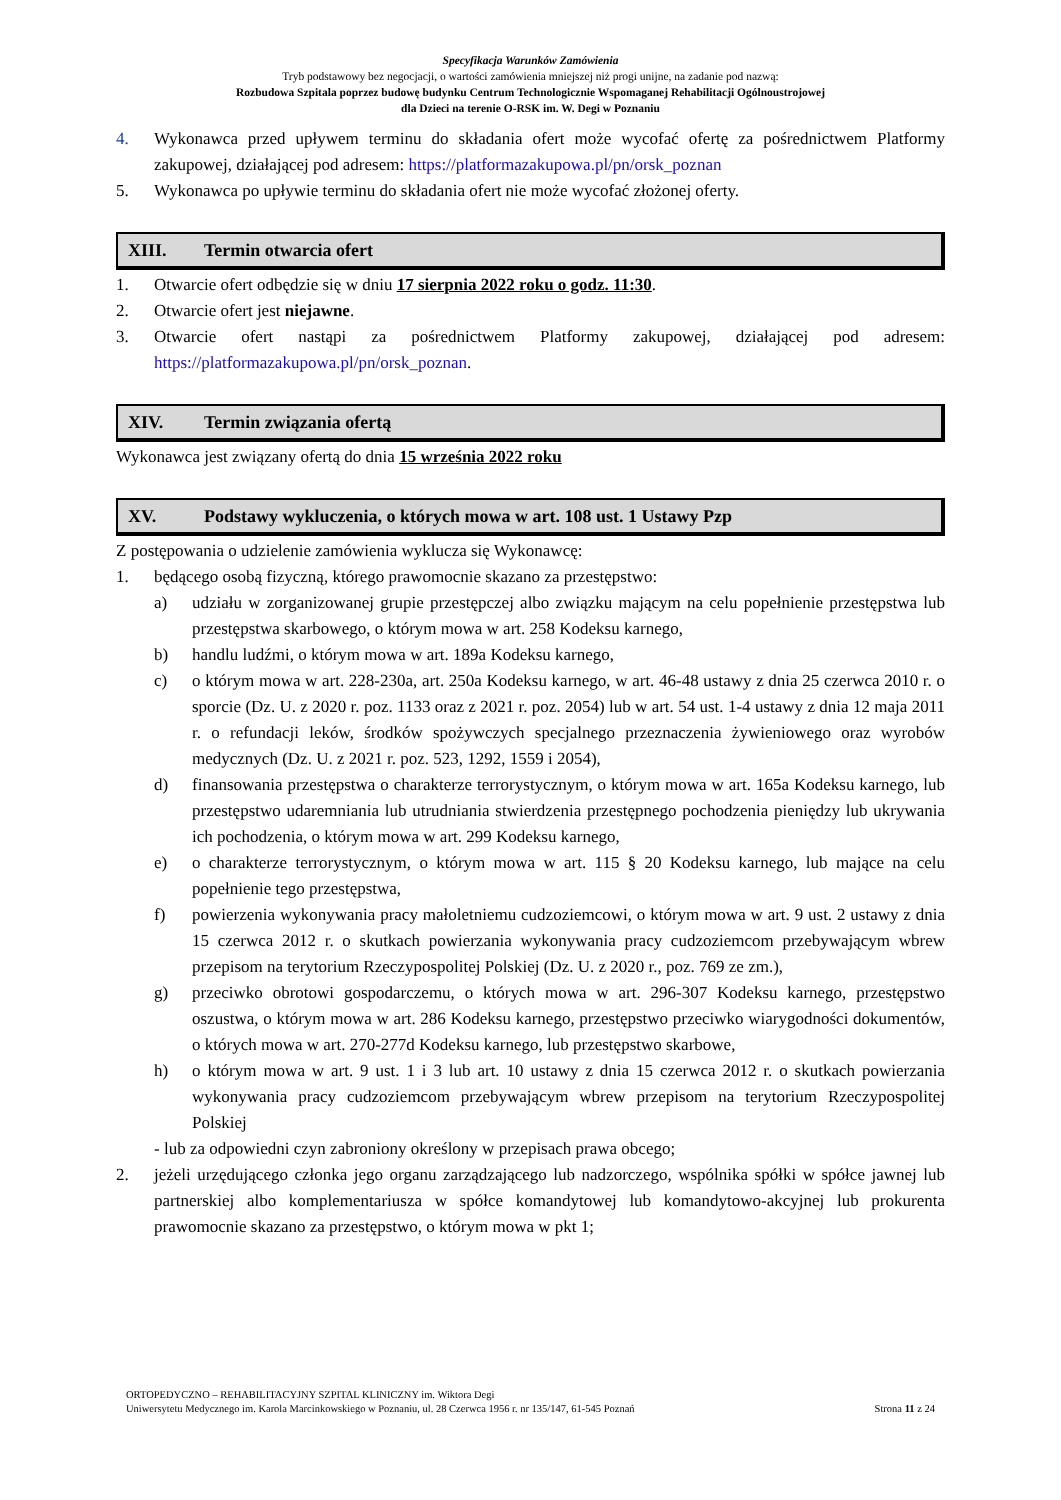Specyfikacja Warunków Zamówienia
Tryb podstawowy bez negocjacji, o wartości zamówienia mniejszej niż progi unijne, na zadanie pod nazwą:
Rozbudowa Szpitala poprzez budowę budynku Centrum Technologicznie Wspomaganej Rehabilitacji Ogólnoustrojowej
dla Dzieci na terenie O-RSK im. W. Degi w Poznaniu
4. Wykonawca przed upływem terminu do składania ofert może wycofać ofertę za pośrednictwem Platformy zakupowej, działającej pod adresem: https://platformazakupowa.pl/pn/orsk_poznan
5. Wykonawca po upływie terminu do składania ofert nie może wycofać złożonej oferty.
XIII. Termin otwarcia ofert
1. Otwarcie ofert odbędzie się w dniu 17 sierpnia 2022 roku o godz. 11:30.
2. Otwarcie ofert jest niejawne.
3. Otwarcie ofert nastąpi za pośrednictwem Platformy zakupowej, działającej pod adresem: https://platformazakupowa.pl/pn/orsk_poznan.
XIV. Termin związania ofertą
Wykonawca jest związany ofertą do dnia 15 września 2022 roku
XV. Podstawy wykluczenia, o których mowa w art. 108 ust. 1 Ustawy Pzp
Z postępowania o udzielenie zamówienia wyklucza się Wykonawcę:
1. będącego osobą fizyczną, którego prawomocnie skazano za przestępstwo:
a) udziału w zorganizowanej grupie przestępczej albo związku mającym na celu popełnienie przestępstwa lub przestępstwa skarbowego, o którym mowa w art. 258 Kodeksu karnego,
b) handlu ludźmi, o którym mowa w art. 189a Kodeksu karnego,
c) o którym mowa w art. 228-230a, art. 250a Kodeksu karnego, w art. 46-48 ustawy z dnia 25 czerwca 2010 r. o sporcie (Dz. U. z 2020 r. poz. 1133 oraz z 2021 r. poz. 2054) lub w art. 54 ust. 1-4 ustawy z dnia 12 maja 2011 r. o refundacji leków, środków spożywczych specjalnego przeznaczenia żywieniowego oraz wyrobów medycznych (Dz. U. z 2021 r. poz. 523, 1292, 1559 i 2054),
d) finansowania przestępstwa o charakterze terrorystycznym, o którym mowa w art. 165a Kodeksu karnego, lub przestępstwo udaremniania lub utrudniania stwierdzenia przestępnego pochodzenia pieniędzy lub ukrywania ich pochodzenia, o którym mowa w art. 299 Kodeksu karnego,
e) o charakterze terrorystycznym, o którym mowa w art. 115 § 20 Kodeksu karnego, lub mające na celu popełnienie tego przestępstwa,
f) powierzenia wykonywania pracy małoletniemu cudzoziemcowi, o którym mowa w art. 9 ust. 2 ustawy z dnia 15 czerwca 2012 r. o skutkach powierzania wykonywania pracy cudzoziemcom przebywającym wbrew przepisom na terytorium Rzeczypospolitej Polskiej (Dz. U. z 2020 r., poz. 769 ze zm.),
g) przeciwko obrotowi gospodarczemu, o których mowa w art. 296-307 Kodeksu karnego, przestępstwo oszustwa, o którym mowa w art. 286 Kodeksu karnego, przestępstwo przeciwko wiarygodności dokumentów, o których mowa w art. 270-277d Kodeksu karnego, lub przestępstwo skarbowe,
h) o którym mowa w art. 9 ust. 1 i 3 lub art. 10 ustawy z dnia 15 czerwca 2012 r. o skutkach powierzania wykonywania pracy cudzoziemcom przebywającym wbrew przepisom na terytorium Rzeczypospolitej Polskiej
- lub za odpowiedni czyn zabroniony określony w przepisach prawa obcego;
2. jeżeli urzędującego członka jego organu zarządzającego lub nadzorczego, wspólnika spółki w spółce jawnej lub partnerskiej albo komplementariusza w spółce komandytowej lub komandytowo-akcyjnej lub prokurenta prawomocnie skazano za przestępstwo, o którym mowa w pkt 1;
ORTOPEDYCZNO – REHABILITACYJNY SZPITAL KLINICZNY im. Wiktora Degi
Uniwersytetu Medycznego im. Karola Marcinkowskiego w Poznaniu, ul. 28 Czerwca 1956 r. nr 135/147, 61-545 Poznań Strona 11 z 24